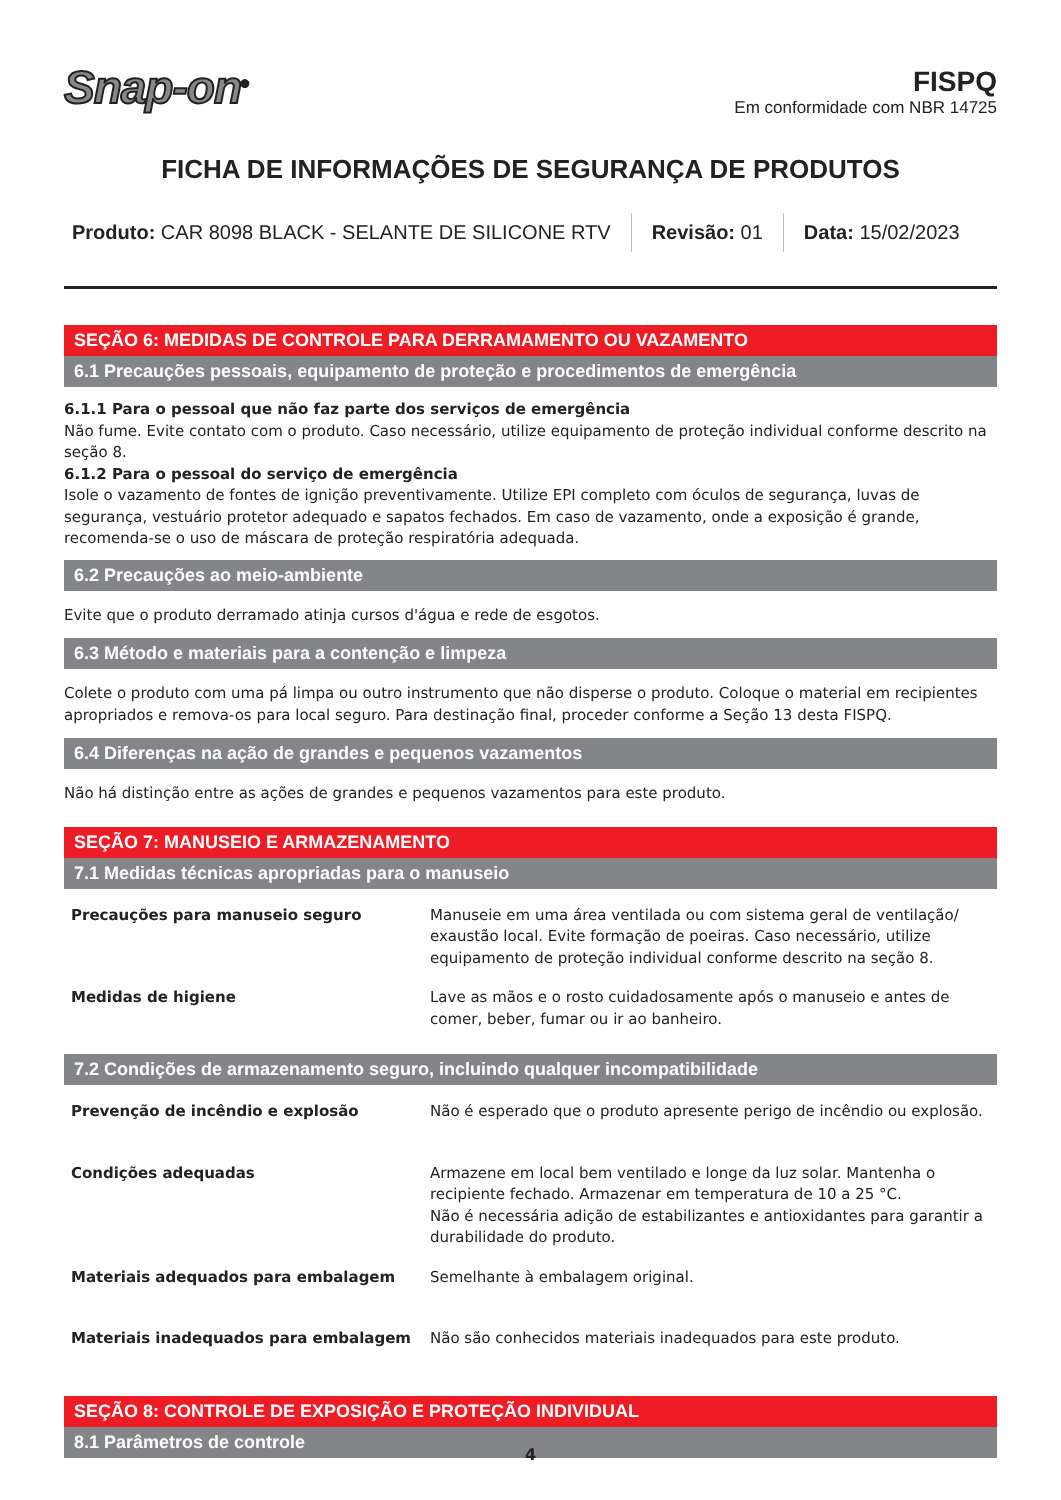Snap-on<sup>®</sup>
FISPQ
Em conformidade com NBR 14725
FICHA DE INFORMAÇÕES DE SEGURANÇA DE PRODUTOS
Produto: CAR 8098 BLACK - SELANTE DE SILICONE RTV
Revisão: 01 Data: 15/02/2023
SEÇÃO 6: MEDIDAS DE CONTROLE PARA DERRAMAMENTO OU VAZAMENTO
6.1 Precauções pessoais, equipamento de proteção e procedimentos de emergência
6.1.1 Para o pessoal que não faz parte dos serviços de emergência
Não fume. Evite contato com o produto. Caso necessário, utilize equipamento de proteção individual conforme descrito na seção 8.
6.1.2 Para o pessoal do serviço de emergência
Isole o vazamento de fontes de ignição preventivamente. Utilize EPI completo com óculos de segurança, luvas de segurança, vestuário protetor adequado e sapatos fechados. Em caso de vazamento, onde a exposição é grande, recomenda-se o uso de máscara de proteção respiratória adequada.
6.2 Precauções ao meio-ambiente
Evite que o produto derramado atinja cursos d'água e rede de esgotos.
6.3 Método e materiais para a contenção e limpeza
Colete o produto com uma pá limpa ou outro instrumento que não disperse o produto. Coloque o material em recipientes apropriados e remova-os para local seguro. Para destinação final, proceder conforme a Seção 13 desta FISPQ.
6.4 Diferenças na ação de grandes e pequenos vazamentos
Não há distinção entre as ações de grandes e pequenos vazamentos para este produto.
SEÇÃO 7: MANUSEIO E ARMAZENAMENTO
7.1 Medidas técnicas apropriadas para o manuseio
| Precauções para manuseio seguro | Manuseie em uma área ventilada ou com sistema geral de ventilação/ exaustão local. Evite formação de poeiras. Caso necessário, utilize equipamento de proteção individual conforme descrito na seção 8. |
| Medidas de higiene | Lave as mãos e o rosto cuidadosamente após o manuseio e antes de comer, beber, fumar ou ir ao banheiro. |
7.2 Condições de armazenamento seguro, incluindo qualquer incompatibilidade
| Prevenção de incêndio e explosão | Não é esperado que o produto apresente perigo de incêndio ou explosão. |
| Condições adequadas | Armazene em local bem ventilado e longe da luz solar. Mantenha o recipiente fechado. Armazenar em temperatura de 10 a 25 °C. Não é necessária adição de estabilizantes e antioxidantes para garantir a durabilidade do produto. |
| Materiais adequados para embalagem | Semelhante à embalagem original. |
| Materiais inadequados para embalagem | Não são conhecidos materiais inadequados para este produto. |
SEÇÃO 8: CONTROLE DE EXPOSIÇÃO E PROTEÇÃO INDIVIDUAL
8.1 Parâmetros de controle
4